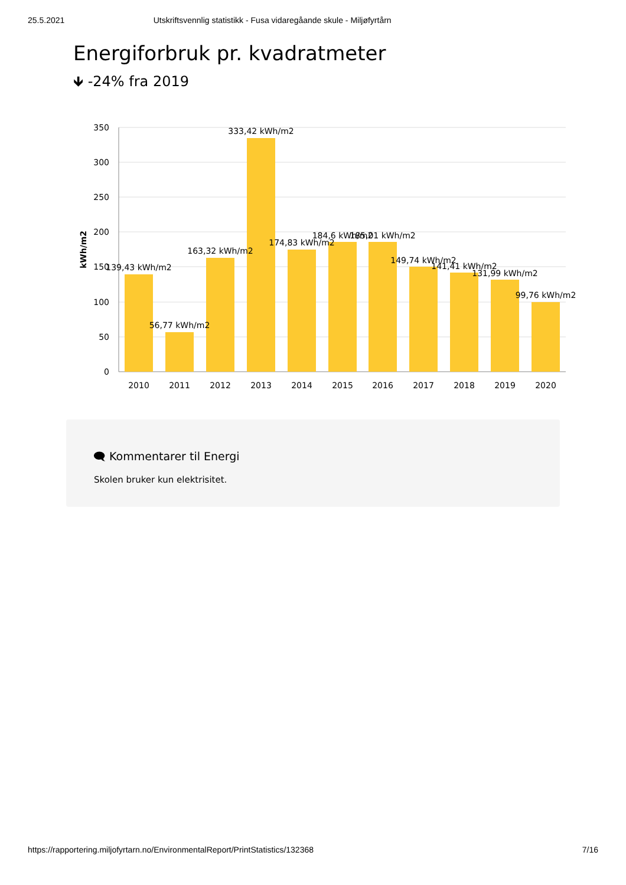25.5.2021 Utskriftsvennlig statistikk - Fusa vidaregåande skule - Miljøfyrtårn
Energiforbruk pr. kvadratmeter
🡻 -24% fra 2019
350
300
250
200
150
100
50
0
kWh/m2
2010
2011
2012
2013
2014
2015
2016
2017
2018
2019
2020
139,43 kWh/m2
56,77 kWh/m2
163,32 kWh/m2
333,42 kWh/m2
174,83 kWh/m2
184,6 kWh/m2
185,01 kWh/m2
149,74 kWh/m2
141,41 kWh/m2
131,99 kWh/m2
99,76 kWh/m2
🗨 Kommentarer til Energi
Skolen bruker kun elektrisitet.
https://rapportering.miljofyrtarn.no/EnvironmentalReport/PrintStatistics/132368 7/16